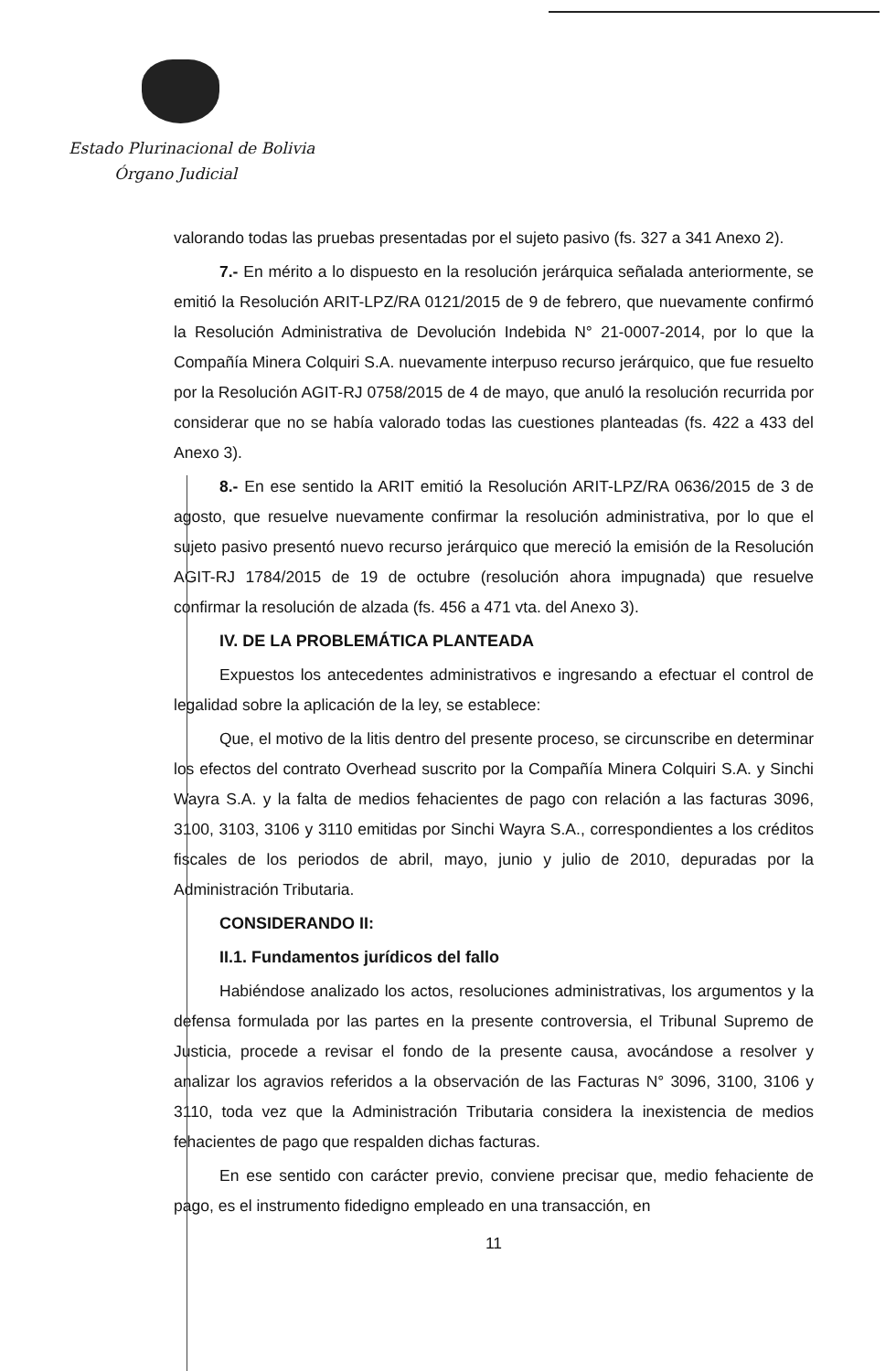Estado Plurinacional de Bolivia
Órgano Judicial
valorando todas las pruebas presentadas por el sujeto pasivo (fs. 327 a 341 Anexo 2).
7.- En mérito a lo dispuesto en la resolución jerárquica señalada anteriormente, se emitió la Resolución ARIT-LPZ/RA 0121/2015 de 9 de febrero, que nuevamente confirmó la Resolución Administrativa de Devolución Indebida N° 21-0007-2014, por lo que la Compañía Minera Colquiri S.A. nuevamente interpuso recurso jerárquico, que fue resuelto por la Resolución AGIT-RJ 0758/2015 de 4 de mayo, que anuló la resolución recurrida por considerar que no se había valorado todas las cuestiones planteadas (fs. 422 a 433 del Anexo 3).
8.- En ese sentido la ARIT emitió la Resolución ARIT-LPZ/RA 0636/2015 de 3 de agosto, que resuelve nuevamente confirmar la resolución administrativa, por lo que el sujeto pasivo presentó nuevo recurso jerárquico que mereció la emisión de la Resolución AGIT-RJ 1784/2015 de 19 de octubre (resolución ahora impugnada) que resuelve confirmar la resolución de alzada (fs. 456 a 471 vta. del Anexo 3).
IV. DE LA PROBLEMÁTICA PLANTEADA
Expuestos los antecedentes administrativos e ingresando a efectuar el control de legalidad sobre la aplicación de la ley, se establece:
Que, el motivo de la litis dentro del presente proceso, se circunscribe en determinar los efectos del contrato Overhead suscrito por la Compañía Minera Colquiri S.A. y Sinchi Wayra S.A. y la falta de medios fehacientes de pago con relación a las facturas 3096, 3100, 3103, 3106 y 3110 emitidas por Sinchi Wayra S.A., correspondientes a los créditos fiscales de los periodos de abril, mayo, junio y julio de 2010, depuradas por la Administración Tributaria.
CONSIDERANDO II:
II.1. Fundamentos jurídicos del fallo
Habiéndose analizado los actos, resoluciones administrativas, los argumentos y la defensa formulada por las partes en la presente controversia, el Tribunal Supremo de Justicia, procede a revisar el fondo de la presente causa, avocándose a resolver y analizar los agravios referidos a la observación de las Facturas N° 3096, 3100, 3106 y 3110, toda vez que la Administración Tributaria considera la inexistencia de medios fehacientes de pago que respalden dichas facturas.
En ese sentido con carácter previo, conviene precisar que, medio fehaciente de pago, es el instrumento fidedigno empleado en una transacción, en
11